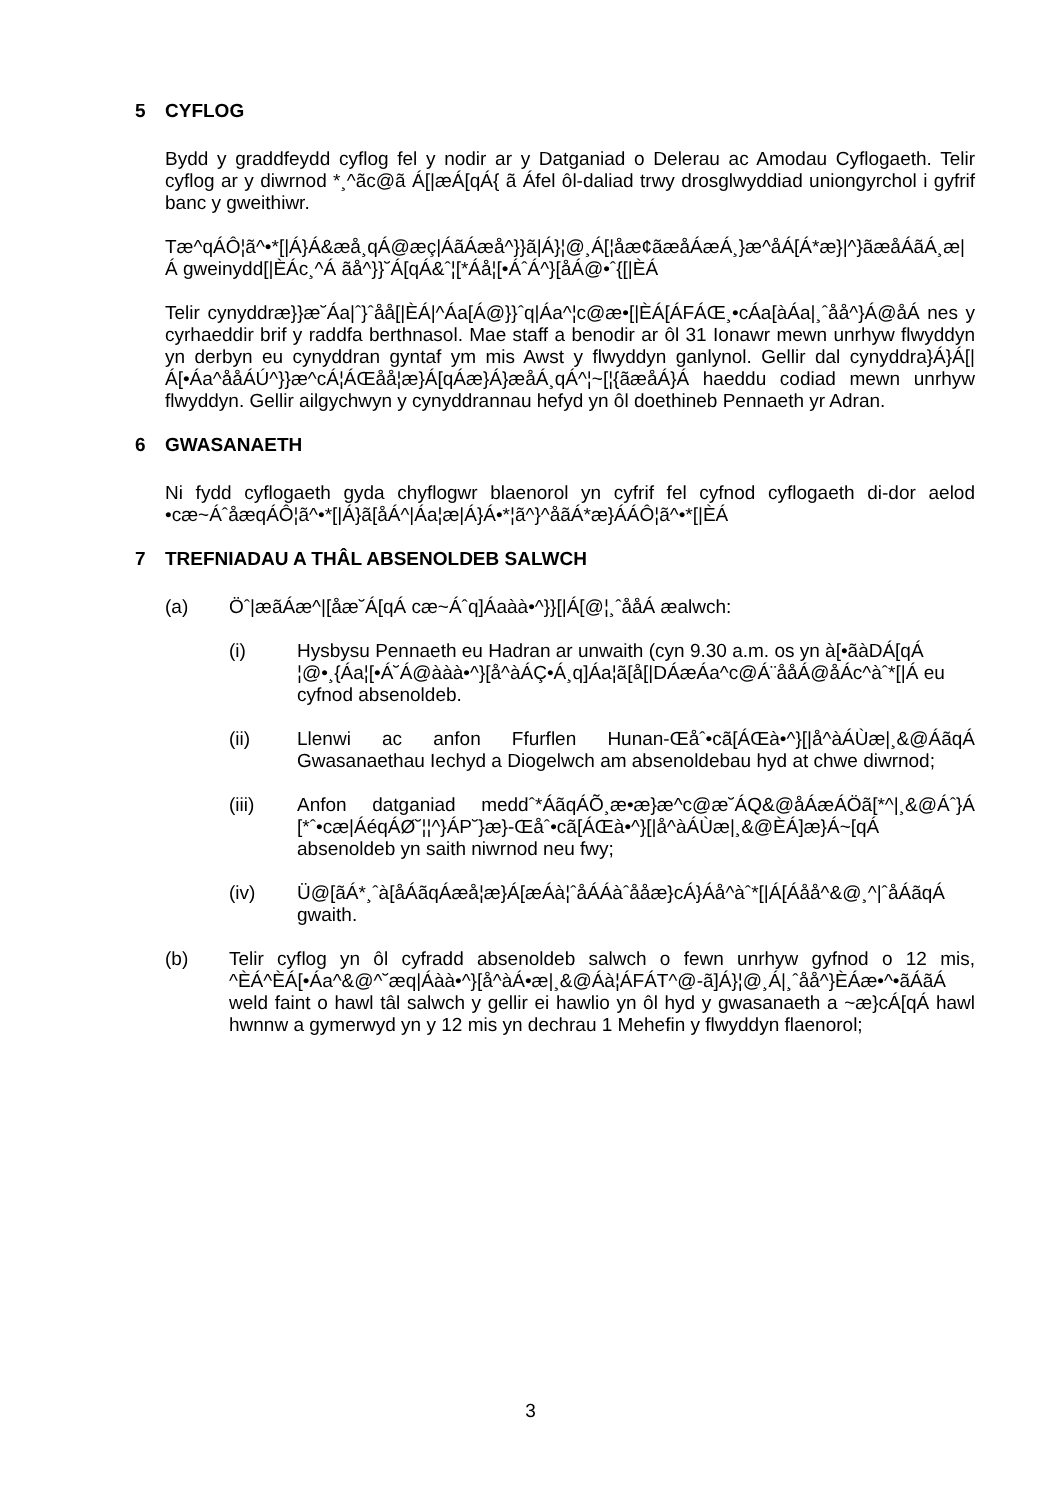5 CYFLOG
Bydd y graddfeydd cyflog fel y nodir ar y Datganiad o Delerau ac Amodau Cyflogaeth. Telir cyflog ar y diwrnod *¸^ãc@ã Á[|æÁ[qÁ{ ã Áfel ôl-daliad trwy drosglwyddiad uniongyrchol i gyfrif banc y gweithiwr.
Tæ^qÁÔ¦ã^•*[|Á}Á&æå¸qÁ@æç|ÁãÁæå^}}ã|Á}¦@¸Á[¦åæ¢ãæåÁæÁ¸}æ^åÁ[Á*æ}|^}ãæåÁãÁ¸æ|Á gweinydd[|ÈÁc¸^Á ãå^}}˘Á[qÁ&ˆ¦[*Áå¦[•ÁˆÁ^}[åÁ@•ˆ{[|ÈÁ
Telir cynyddræ}}æ˘Áa|ˆ}ˆåå[|ÈÁ|^Áa[Á@}}ˆq|Áa^¦c@æ•[|ÈÁ[ÁFÁŒ¸•cÁa[àÁa|¸ˆåå^}Á@åÁ nes y cyrhaeddir brif y raddfa berthnasol. Mae staff a benodir ar ôl 31 Ionawr mewn unrhyw flwyddyn yn derbyn eu cynyddran gyntaf ym mis Awst y flwyddyn ganlynol. Gellir dal cynyddra}Á}Á[|Á[•Áa^ååÁÚ^}}æ^cÁ¦ÁŒåå¦æ}Á[qÁæ}Á}æåÁ¸qÁ^¦~[¦{ãæåÁ}Á haeddu codiad mewn unrhyw flwyddyn. Gellir ailgychwyn y cynyddrannau hefyd yn ôl doethineb Pennaeth yr Adran.
6 GWASANAETH
Ni fydd cyflogaeth gyda chyflogwr blaenorol yn cyfrif fel cyfnod cyflogaeth di-dor aelod •cæ~ÁˆåæqÁÔ¦ã^•*[|Á}ã[åÁ^|Áa¦æ|Á}Á•*¦ã^}^åãÁ*æ}ÁÁÔ¦ã^•*[|ÈÁ
7 TREFNIADAU A THÂL ABSENOLDEB SALWCH
(a) Öˆ|æãÁæ^|[åæ˘Á[qÁ cæ~Áˆq]Áaàà•^}}[|Á[@¦¸ˆååÁ æalwch:
(i) Hysbysu Pennaeth eu Hadran ar unwaith (cyn 9.30 a.m. os yn à[•ãàDÁ[qÁ ¦@•¸{Áa¦[•Á˘Á@ààà•^}[å^àÁÇ•Á¸q]Áa¦ã[å[|DÁæÁa^c@Á¨ååÁ@åÁc^àˆ*[|Á eu cyfnod absenoldeb.
(ii) Llenwi ac anfon Ffurflen Hunan-Œåˆ•cã[ÁŒà•^}[|å^àÁÙæ|¸&@ÁãqÁ Gwasanaethau Iechyd a Diogelwch am absenoldebau hyd at chwe diwrnod;
(iii) Anfon datganiad meddˆ*ÁãqÁÕ¸æ•æ}æ^c@æ˘ÁQ&@åÁæÁÖã[*^|¸&@Áˆ}Á [*ˆ•cæ|ÁéqÁØ˘¦¦^}ÁP˘}æ}-Œåˆ•cã[ÁŒà•^}[|å^àÁÙæ|¸&@ÈÁ]æ}Á~[qÁ absenoldeb yn saith niwrnod neu fwy;
(iv) Ü@[ãÁ*¸ˆà[åÁãqÁæå¦æ}Á[æÁà¦ˆåÁÁàˆååæ}cÁ}Áå^àˆ*[|Á[Áåå^&@¸^|ˆåÁãqÁ gwaith.
(b) Telir cyflog yn ôl cyfradd absenoldeb salwch o fewn unrhyw gyfnod o 12 mis, ^ÈÁ^ÈÁ[•Áa^&@^˘æq|Áàà•^}[å^àÁ•æ|¸&@Áà¦ÁFÁT^@-ã]Á}¦@¸Á|¸ˆåå^}ÈÁæ•^•ãÁãÁ weld faint o hawl tâl salwch y gellir ei hawlio yn ôl hyd y gwasanaeth a ~æ}cÁ[qÁ hawl hwnnw a gymerwyd yn y 12 mis yn dechrau 1 Mehefin y flwyddyn flaenorol;
3